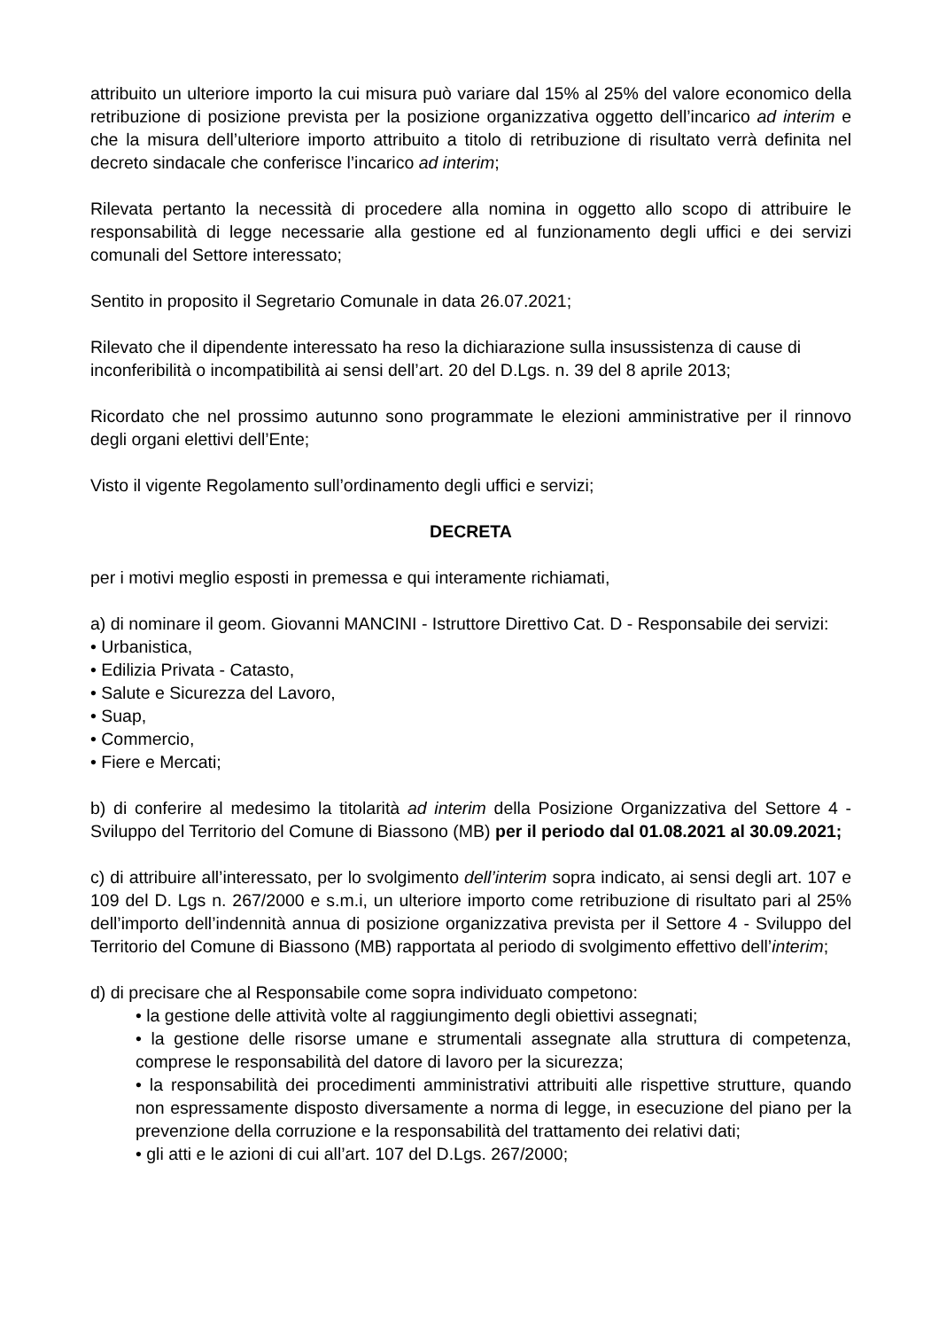attribuito un ulteriore importo la cui misura può variare dal 15% al 25% del valore economico della retribuzione di posizione prevista per la posizione organizzativa oggetto dell’incarico ad interim e che la misura dell’ulteriore importo attribuito a titolo di retribuzione di risultato verrà definita nel decreto sindacale che conferisce l’incarico ad interim;
Rilevata pertanto la necessità di procedere alla nomina in oggetto allo scopo di attribuire le responsabilità di legge necessarie alla gestione ed al funzionamento degli uffici e dei servizi comunali del Settore interessato;
Sentito in proposito il Segretario Comunale in data 26.07.2021;
Rilevato che il dipendente interessato ha reso la dichiarazione sulla insussistenza di cause di inconferibilità o incompatibilità ai sensi dell’art. 20 del D.Lgs. n. 39 del 8 aprile 2013;
Ricordato che nel prossimo autunno sono programmate le elezioni amministrative per il rinnovo degli organi elettivi dell’Ente;
Visto il vigente Regolamento sull’ordinamento degli uffici e servizi;
DECRETA
per i motivi meglio esposti in premessa e qui interamente richiamati,
a) di nominare il geom. Giovanni MANCINI - Istruttore Direttivo Cat. D - Responsabile dei servizi:
• Urbanistica,
• Edilizia Privata - Catasto,
• Salute e Sicurezza del Lavoro,
• Suap,
• Commercio,
• Fiere e Mercati;
b) di conferire al medesimo la titolarità ad interim della Posizione Organizzativa del Settore 4 - Sviluppo del Territorio del Comune di Biassono (MB) per il periodo dal 01.08.2021 al 30.09.2021;
c) di attribuire all’interessato, per lo svolgimento dell’interim sopra indicato, ai sensi degli art. 107 e 109 del D. Lgs n. 267/2000 e s.m.i, un ulteriore importo come retribuzione di risultato pari al 25% dell’importo dell’indennità annua di posizione organizzativa prevista per il Settore 4 - Sviluppo del Territorio del Comune di Biassono (MB) rapportata al periodo di svolgimento effettivo dell’interim;
d) di precisare che al Responsabile come sopra individuato competono:
• la gestione delle attività volte al raggiungimento degli obiettivi assegnati;
• la gestione delle risorse umane e strumentali assegnate alla struttura di competenza, comprese le responsabilità del datore di lavoro per la sicurezza;
• la responsabilità dei procedimenti amministrativi attribuiti alle rispettive strutture, quando non espressamente disposto diversamente a norma di legge, in esecuzione del piano per la prevenzione della corruzione e la responsabilità del trattamento dei relativi dati;
• gli atti e le azioni di cui all’art. 107 del D.Lgs. 267/2000;